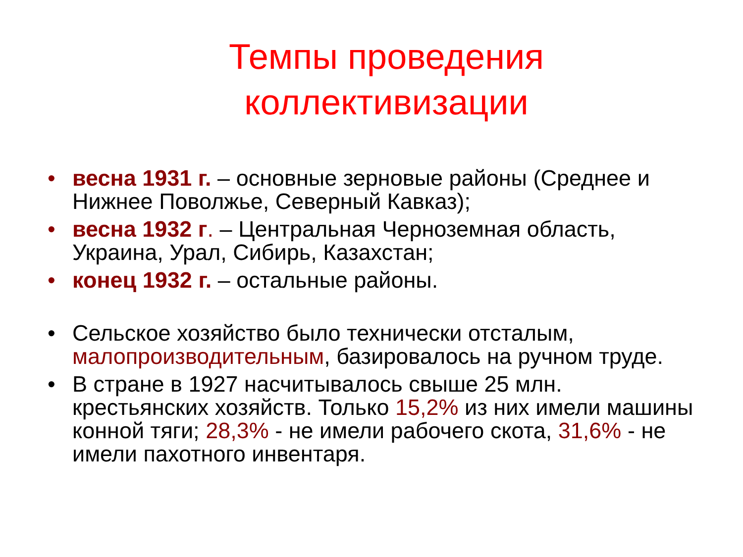Темпы проведения
коллективизации
• весна 1931 г. – основные зерновые районы (Среднее и Нижнее Поволжье, Северный Кавказ);
• весна 1932 г. – Центральная Черноземная область, Украина, Урал, Сибирь, Казахстан;
• конец 1932 г. – остальные районы.
• Сельское хозяйство было технически отсталым, малопроизводительным, базировалось на ручном труде.
• В стране в 1927 насчитывалось свыше 25 млн. крестьянских хозяйств. Только 15,2% из них имели машины конной тяги; 28,3% - не имели рабочего скота, 31,6% - не имели пахотного инвентаря.